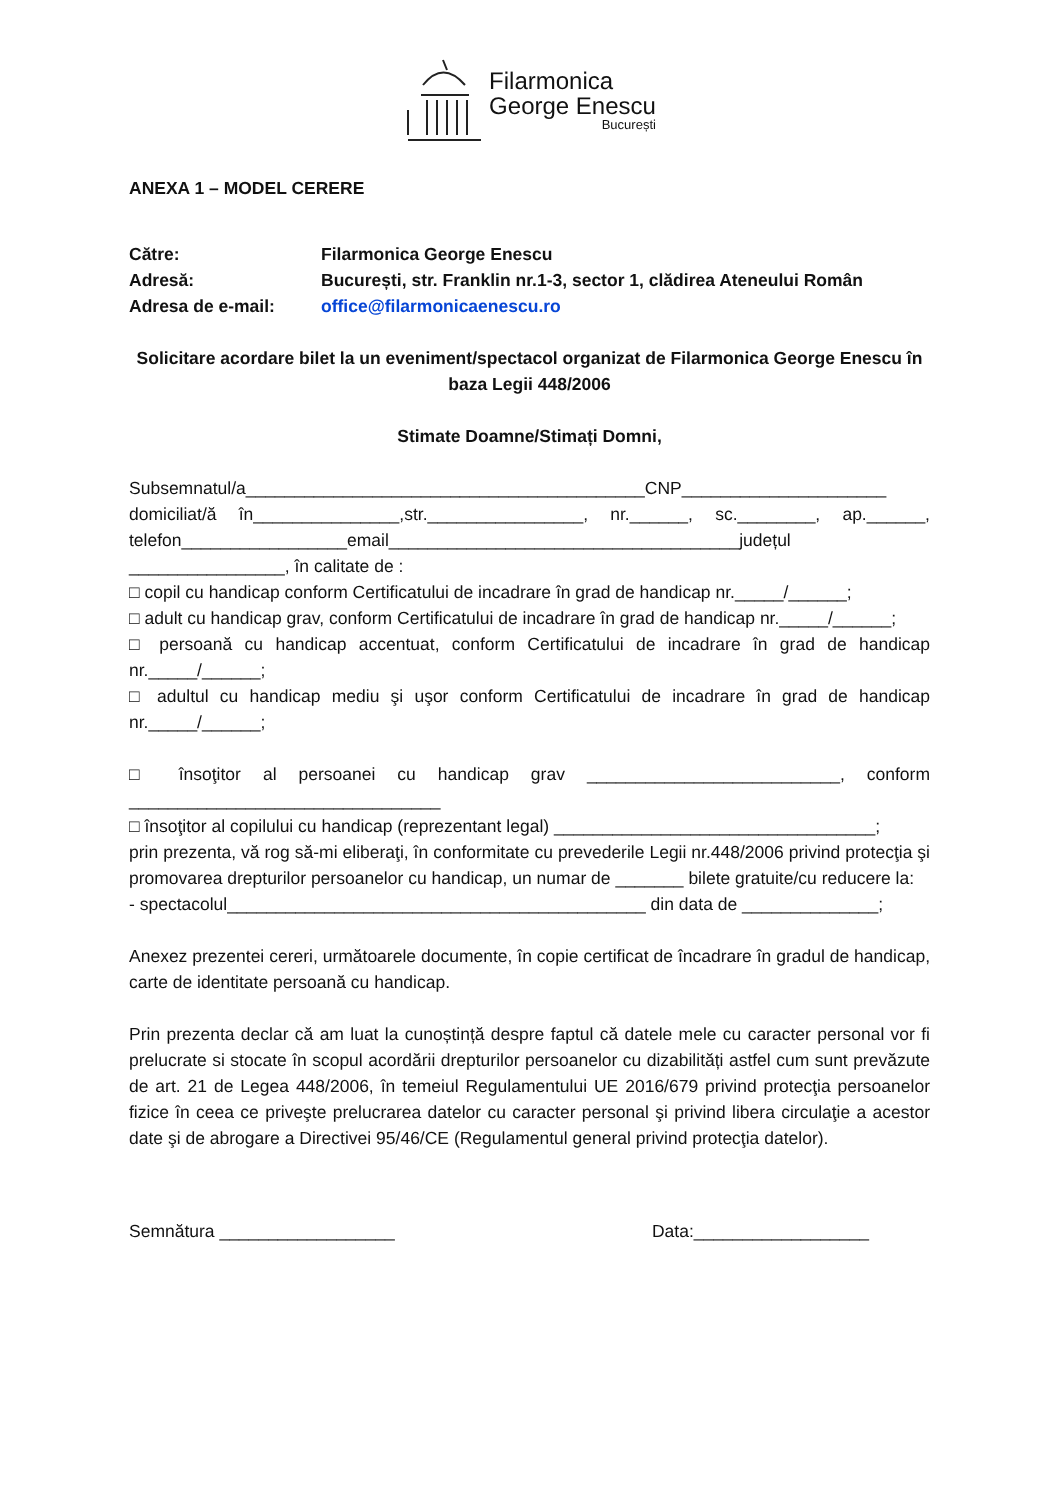Filarmonica
George Enescu
București
ANEXA 1 – MODEL CERERE
Către:
Filarmonica George Enescu
Adresă:
București, str. Franklin nr.1-3, sector 1, clădirea Ateneului Român
Adresa de e-mail:
office@filarmonicaenescu.ro
Solicitare acordare bilet la un eveniment/spectacol organizat de Filarmonica George Enescu în baza Legii 448/2006
Stimate Doamne/Stimați Domni,
Subsemnatul/a_________________________________________CNP_____________________ domiciliat/ă în_______________,str.________________, nr.______, sc.________, ap.______, telefon_________________email____________________________________județul ________________, în calitate de :
□ copil cu handicap conform Certificatului de incadrare în grad de handicap nr._____/______;
□ adult cu handicap grav, conform Certificatului de incadrare în grad de handicap nr._____/______;
□ persoană cu handicap accentuat, conform Certificatului de incadrare în grad de handicap nr._____/______;
□ adultul cu handicap mediu şi uşor conform Certificatului de incadrare în grad de handicap nr._____/______;
□ însoţitor al persoanei cu handicap grav __________________________, conform ________________________________
□ însoţitor al copilului cu handicap (reprezentant legal) _________________________________;
prin prezenta, vă rog să-mi eliberaţi, în conformitate cu prevederile Legii nr.448/2006 privind protecţia şi promovarea drepturilor persoanelor cu handicap, un numar de _______ bilete gratuite/cu reducere la:
- spectacolul___________________________________________ din data de ______________;
Anexez prezentei cereri, următoarele documente, în copie certificat de încadrare în gradul de handicap, carte de identitate persoană cu handicap.
Prin prezenta declar că am luat la cunoștință despre faptul că datele mele cu caracter personal vor fi prelucrate si stocate în scopul acordării drepturilor persoanelor cu dizabilități astfel cum sunt prevăzute de art. 21 de Legea 448/2006, în temeiul Regulamentului UE 2016/679 privind protecţia persoanelor fizice în ceea ce priveşte prelucrarea datelor cu caracter personal şi privind libera circulaţie a acestor date şi de abrogare a Directivei 95/46/CE (Regulamentul general privind protecţia datelor).
Semnătura __________________ Data:__________________